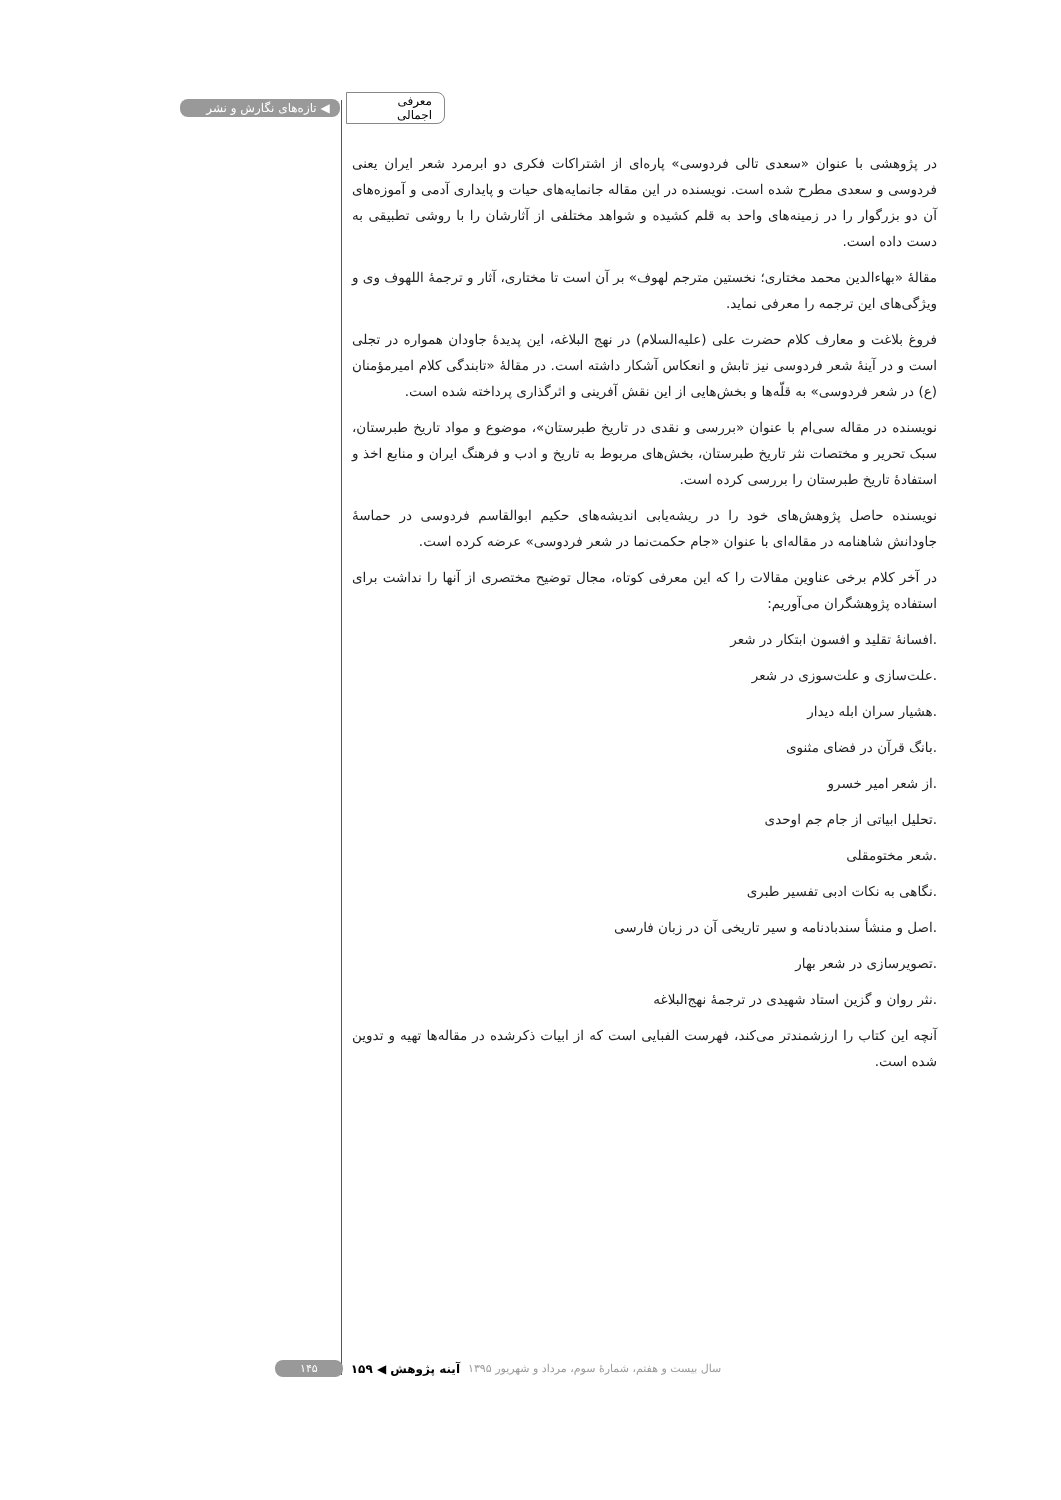◀ تازه‌های نگارش و نشر معرفی اجمالی
در پژوهشی با عنوان «سعدی تالی فردوسی» پاره‌ای از اشتراکات فکری دو ابرمرد شعر ایران یعنی فردوسی و سعدی مطرح شده است. نویسنده در این مقاله جانمایه‌های حیات و پایداری آدمی و آموزه‌های آن دو بزرگوار را در زمینه‌های واحد به قلم کشیده و شواهد مختلفی از آثارشان را با روشی تطبیقی به دست داده است.
مقالهٔ «بهاءالدین محمد مختاری؛ نخستین مترجم لهوف» بر آن است تا مختاری، آثار و ترجمهٔ اللهوف وی و ویژگی‌های این ترجمه را معرفی نماید.
فروغ بلاغت و معارف کلام حضرت علی (علیه‌السلام) در نهج البلاغه، این پدیدهٔ جاودان همواره در تجلی است و در آینهٔ شعر فردوسی نیز تابش و انعکاس آشکار داشته است. در مقالهٔ «تابندگی کلام امیرمؤمنان (ع) در شعر فردوسی» به قلّه‌ها و بخش‌هایی از این نقش آفرینی و اثرگذاری پرداخته شده است.
نویسنده در مقاله سی‌ام با عنوان «بررسی و نقدی در تاریخ طبرستان»، موضوع و مواد تاریخ طبرستان، سبک تحریر و مختصات نثر تاریخ طبرستان، بخش‌های مربوط به تاریخ و ادب و فرهنگ ایران و منابع اخذ و استفادهٔ تاریخ طبرستان را بررسی کرده است.
نویسنده حاصل پژوهش‌های خود را در ریشه‌یابی اندیشه‌های حکیم ابوالقاسم فردوسی در حماسهٔ جاودانش شاهنامه در مقاله‌ای با عنوان «جام حکمت‌نما در شعر فردوسی» عرضه کرده است.
در آخر کلام برخی عناوین مقالات را که این معرفی کوتاه، مجال توضیح مختصری از آنها را نداشت برای استفاده پژوهشگران می‌آوریم:
.افسانهٔ تقلید و افسون ابتکار در شعر
.علت‌سازی و علت‌سوزی در شعر
.هشیار سران ابله دیدار
.بانگ قرآن در فضای مثنوی
.از شعر امیر خسرو
.تحلیل ابیاتی از جام جم اوحدی
.شعر مختومقلی
.نگاهی به نکات ادبی تفسیر طبری
.اصل و منشأ سندبادنامه و سیر تاریخی آن در زبان فارسی
.تصویرسازی در شعر بهار
.نثر روان و گزین استاد شهیدی در ترجمهٔ نهج‌البلاغه
آنچه این کتاب را ارزشمندتر می‌کند، فهرست الفبایی است که از ابیات ذکرشده در مقاله‌ها تهیه و تدوین شده است.
۱۴۵ آینه پژوهش ◀ ۱۵۹ سال بیست و هفتم، شمارهٔ سوم، مرداد و شهریور ۱۳۹۵